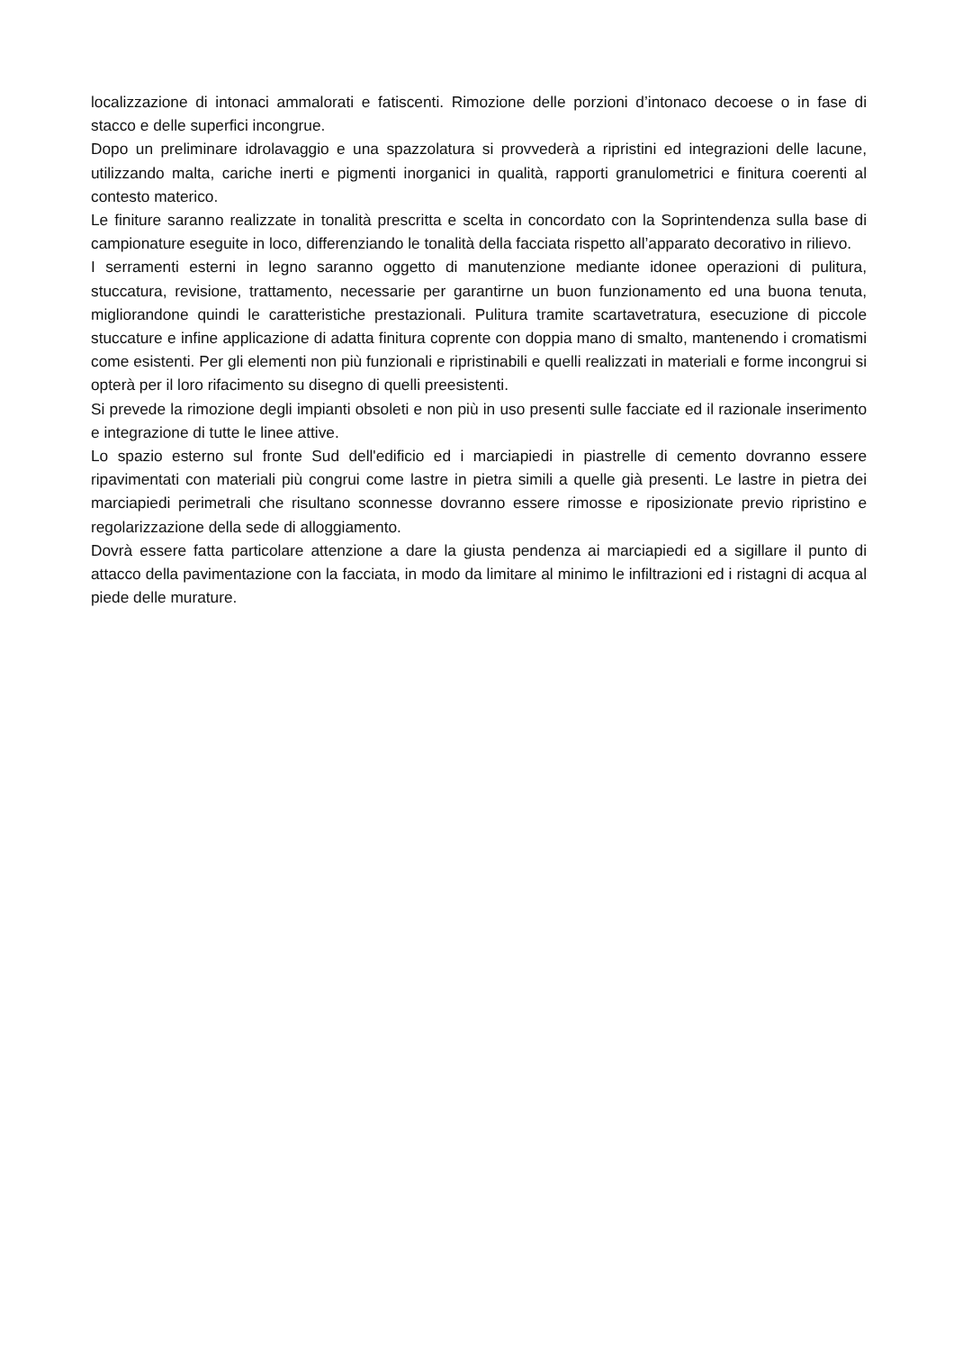localizzazione di intonaci ammalorati e fatiscenti. Rimozione delle porzioni d’intonaco decoese o in fase di stacco e delle superfici incongrue.
Dopo un preliminare idrolavaggio e una spazzolatura si provvederà a ripristini ed integrazioni delle lacune, utilizzando malta, cariche inerti e pigmenti inorganici in qualità, rapporti granulometrici e finitura coerenti al contesto materico.
Le finiture saranno realizzate in tonalità prescritta e scelta in concordato con la Soprintendenza sulla base di campionature eseguite in loco, differenziando le tonalità della facciata rispetto all’apparato decorativo in rilievo.
I serramenti esterni in legno saranno oggetto di manutenzione mediante idonee operazioni di pulitura, stuccatura, revisione, trattamento, necessarie per garantirne un buon funzionamento ed una buona tenuta, migliorandone quindi le caratteristiche prestazionali. Pulitura tramite scartavetratura, esecuzione di piccole stuccature e infine applicazione di adatta finitura coprente con doppia mano di smalto, mantenendo i cromatismi come esistenti. Per gli elementi non più funzionali e ripristinabili e quelli realizzati in materiali e forme incongrui si opterà per il loro rifacimento su disegno di quelli preesistenti.
Si prevede la rimozione degli impianti obsoleti e non più in uso presenti sulle facciate ed il razionale inserimento e integrazione di tutte le linee attive.
Lo spazio esterno sul fronte Sud dell'edificio ed i marciapiedi in piastrelle di cemento dovranno essere ripavimentati con materiali più congrui come lastre in pietra simili a quelle già presenti. Le lastre in pietra dei marciapiedi perimetrali che risultano sconnesse dovranno essere rimosse e riposizionate previo ripristino e regolarizzazione della sede di alloggiamento.
Dovrà essere fatta particolare attenzione a dare la giusta pendenza ai marciapiedi ed a sigillare il punto di attacco della pavimentazione con la facciata, in modo da limitare al minimo le infiltrazioni ed i ristagni di acqua al piede delle murature.